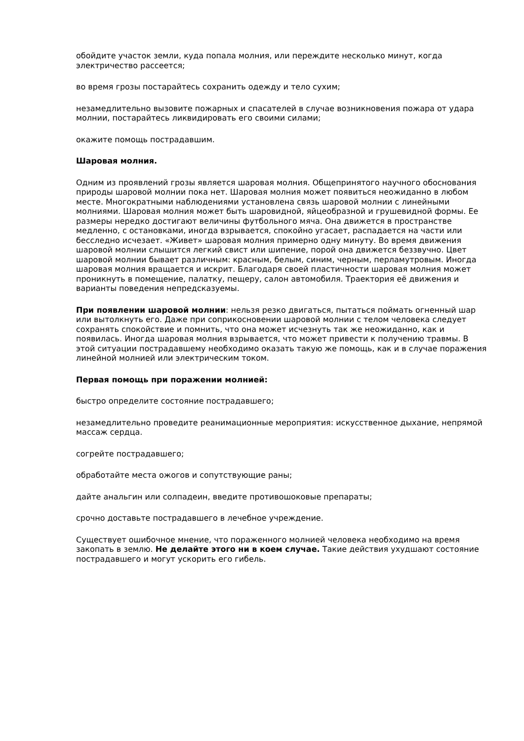обойдите участок земли, куда попала молния, или переждите несколько минут, когда электричество рассеется;
во время грозы постарайтесь сохранить одежду и тело сухим;
незамедлительно вызовите пожарных и спасателей в случае возникновения пожара от удара молнии, постарайтесь ликвидировать его своими силами;
окажите помощь пострадавшим.
Шаровая молния.
Одним из проявлений грозы является шаровая молния. Общепринятого научного обоснования природы шаровой молнии пока нет. Шаровая молния может появиться неожиданно в любом месте. Многократными наблюдениями установлена связь шаровой молнии с линейными молниями. Шаровая молния может быть шаровидной, яйцеобразной и грушевидной формы. Ее размеры нередко достигают величины футбольного мяча. Она движется в пространстве медленно, с остановками, иногда взрывается, спокойно угасает, распадается на части или бесследно исчезает. «Живет» шаровая молния примерно одну минуту. Во время движения шаровой молнии слышится легкий свист или шипение, порой она движется беззвучно. Цвет шаровой молнии бывает различным: красным, белым, синим, черным, перламутровым. Иногда шаровая молния вращается и искрит. Благодаря своей пластичности шаровая молния может проникнуть в помещение, палатку, пещеру, салон автомобиля. Траектория её движения и варианты поведения непредсказуемы.
При появлении шаровой молнии: нельзя резко двигаться, пытаться поймать огненный шар или вытолкнуть его. Даже при соприкосновении шаровой молнии с телом человека следует сохранять спокойствие и помнить, что она может исчезнуть так же неожиданно, как и появилась. Иногда шаровая молния взрывается, что может привести к получению травмы. В этой ситуации пострадавшему необходимо оказать такую же помощь, как и в случае поражения линейной молнией или электрическим током.
Первая помощь при поражении молнией:
быстро определите состояние пострадавшего;
незамедлительно проведите реанимационные мероприятия: искусственное дыхание, непрямой массаж сердца.
согрейте пострадавшего;
обработайте места ожогов и сопутствующие раны;
дайте анальгин или солпадеин, введите противошоковые препараты;
срочно доставьте пострадавшего в лечебное учреждение.
Существует ошибочное мнение, что пораженного молнией человека необходимо на время закопать в землю. Не делайте этого ни в коем случае. Такие действия ухудшают состояние пострадавшего и могут ускорить его гибель.